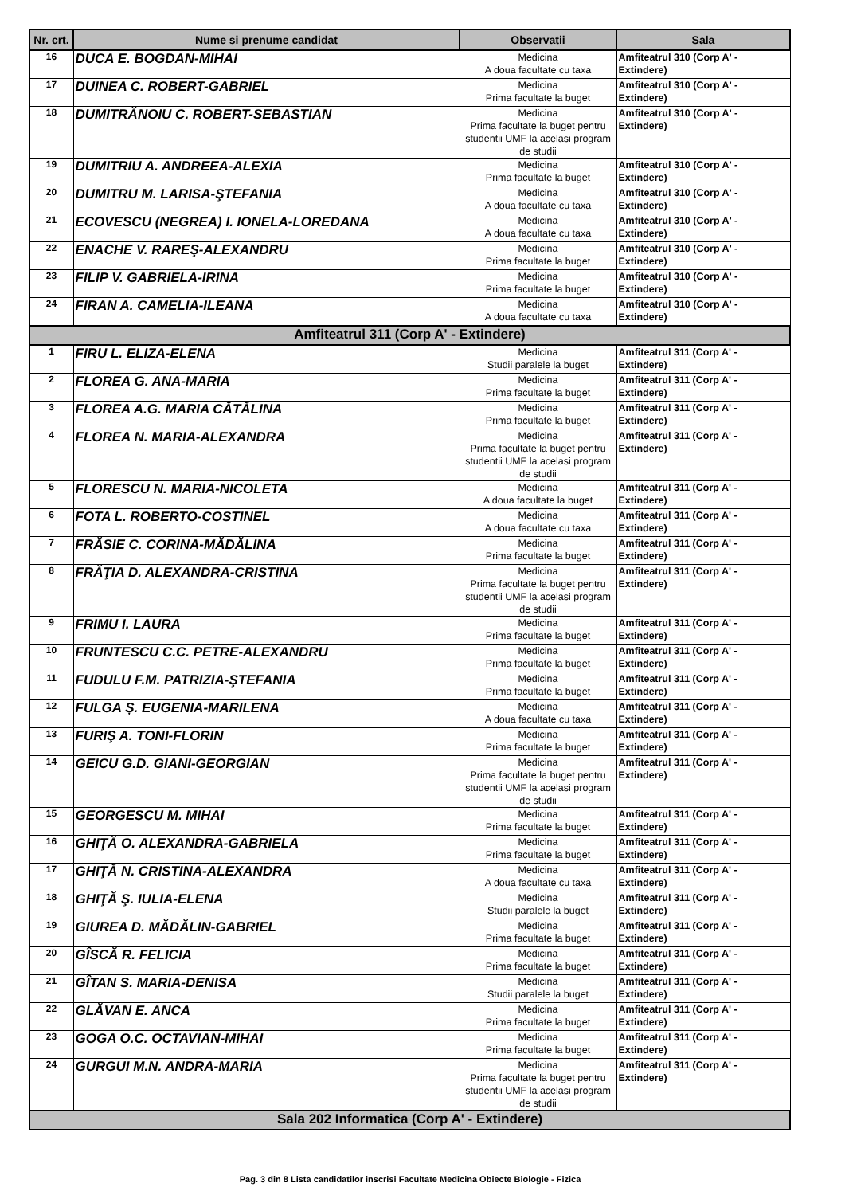| Nr. crt. | Nume si prenume candidat | Observatii | Sala |
| --- | --- | --- | --- |
| 16 | DUCA E. BOGDAN-MIHAI | Medicina A doua facultate cu taxa | Amfiteatrul 310 (Corp A' - Extindere) |
| 17 | DUINEA C. ROBERT-GABRIEL | Medicina Prima facultate la buget | Amfiteatrul 310 (Corp A' - Extindere) |
| 18 | DUMITRĂNOIU C. ROBERT-SEBASTIAN | Medicina Prima facultate la buget pentru studentii UMF la acelasi program de studii | Amfiteatrul 310 (Corp A' - Extindere) |
| 19 | DUMITRIU A. ANDREEA-ALEXIA | Medicina Prima facultate la buget | Amfiteatrul 310 (Corp A' - Extindere) |
| 20 | DUMITRU M. LARISA-ŞTEFANIA | Medicina A doua facultate cu taxa | Amfiteatrul 310 (Corp A' - Extindere) |
| 21 | ECOVESCU (NEGREA) I. IONELA-LOREDANA | Medicina A doua facultate cu taxa | Amfiteatrul 310 (Corp A' - Extindere) |
| 22 | ENACHE V. RAREŞ-ALEXANDRU | Medicina Prima facultate la buget | Amfiteatrul 310 (Corp A' - Extindere) |
| 23 | FILIP V. GABRIELA-IRINA | Medicina Prima facultate la buget | Amfiteatrul 310 (Corp A' - Extindere) |
| 24 | FIRAN A. CAMELIA-ILEANA | Medicina A doua facultate cu taxa | Amfiteatrul 310 (Corp A' - Extindere) |
| Amfiteatrul 311 (Corp A' - Extindere) | | | |
| 1 | FIRU L. ELIZA-ELENA | Medicina Studii paralele la buget | Amfiteatrul 311 (Corp A' - Extindere) |
| 2 | FLOREA G. ANA-MARIA | Medicina Prima facultate la buget | Amfiteatrul 311 (Corp A' - Extindere) |
| 3 | FLOREA A.G. MARIA CĂTĂLINA | Medicina Prima facultate la buget | Amfiteatrul 311 (Corp A' - Extindere) |
| 4 | FLOREA N. MARIA-ALEXANDRA | Medicina Prima facultate la buget pentru studentii UMF la acelasi program de studii | Amfiteatrul 311 (Corp A' - Extindere) |
| 5 | FLORESCU N. MARIA-NICOLETA | Medicina A doua facultate la buget | Amfiteatrul 311 (Corp A' - Extindere) |
| 6 | FOTA L. ROBERTO-COSTINEL | Medicina A doua facultate cu taxa | Amfiteatrul 311 (Corp A' - Extindere) |
| 7 | FRĂSIE C. CORINA-MĂDĂLINA | Medicina Prima facultate la buget | Amfiteatrul 311 (Corp A' - Extindere) |
| 8 | FRĂŢIA D. ALEXANDRA-CRISTINA | Medicina Prima facultate la buget pentru studentii UMF la acelasi program de studii | Amfiteatrul 311 (Corp A' - Extindere) |
| 9 | FRIMU I. LAURA | Medicina Prima facultate la buget | Amfiteatrul 311 (Corp A' - Extindere) |
| 10 | FRUNTESCU C.C. PETRE-ALEXANDRU | Medicina Prima facultate la buget | Amfiteatrul 311 (Corp A' - Extindere) |
| 11 | FUDULU F.M. PATRIZIA-ŞTEFANIA | Medicina Prima facultate la buget | Amfiteatrul 311 (Corp A' - Extindere) |
| 12 | FULGA Ș. EUGENIA-MARILENA | Medicina A doua facultate cu taxa | Amfiteatrul 311 (Corp A' - Extindere) |
| 13 | FURIŞ A. TONI-FLORIN | Medicina Prima facultate la buget | Amfiteatrul 311 (Corp A' - Extindere) |
| 14 | GEICU G.D. GIANI-GEORGIAN | Medicina Prima facultate la buget pentru studentii UMF la acelasi program de studii | Amfiteatrul 311 (Corp A' - Extindere) |
| 15 | GEORGESCU M. MIHAI | Medicina Prima facultate la buget | Amfiteatrul 311 (Corp A' - Extindere) |
| 16 | GHIŢĂ O. ALEXANDRA-GABRIELA | Medicina Prima facultate la buget | Amfiteatrul 311 (Corp A' - Extindere) |
| 17 | GHIŢĂ N. CRISTINA-ALEXANDRA | Medicina A doua facultate cu taxa | Amfiteatrul 311 (Corp A' - Extindere) |
| 18 | GHIŢĂ Ş. IULIA-ELENA | Medicina Studii paralele la buget | Amfiteatrul 311 (Corp A' - Extindere) |
| 19 | GIUREA D. MĂDĂLIN-GABRIEL | Medicina Prima facultate la buget | Amfiteatrul 311 (Corp A' - Extindere) |
| 20 | GÎSCĂ R. FELICIA | Medicina Prima facultate la buget | Amfiteatrul 311 (Corp A' - Extindere) |
| 21 | GÎTAN S. MARIA-DENISA | Medicina Studii paralele la buget | Amfiteatrul 311 (Corp A' - Extindere) |
| 22 | GLĂVAN E. ANCA | Medicina Prima facultate la buget | Amfiteatrul 311 (Corp A' - Extindere) |
| 23 | GOGA O.C. OCTAVIAN-MIHAI | Medicina Prima facultate la buget | Amfiteatrul 311 (Corp A' - Extindere) |
| 24 | GURGUI M.N. ANDRA-MARIA | Medicina Prima facultate la buget pentru studentii UMF la acelasi program de studii | Amfiteatrul 311 (Corp A' - Extindere) |
| Sala 202 Informatica (Corp A' - Extindere) | | | |
Pag. 3 din 8 Lista candidatilor inscrisi Facultate Medicina Obiecte Biologie - Fizica